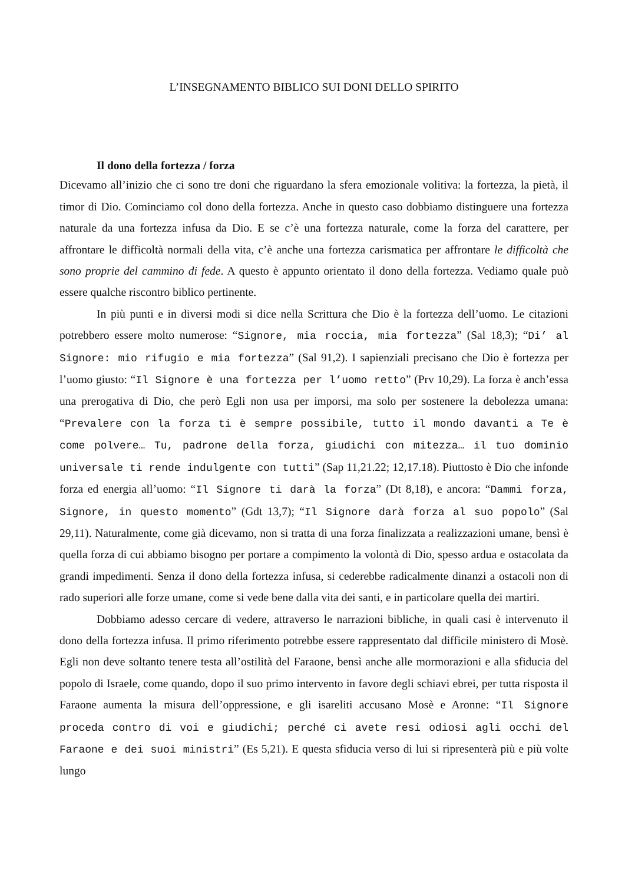L’INSEGNAMENTO BIBLICO SUI DONI DELLO SPIRITO
Il dono della fortezza / forza
Dicevamo all’inizio che ci sono tre doni che riguardano la sfera emozionale volitiva: la fortezza, la pietà, il timor di Dio. Cominciamo col dono della fortezza. Anche in questo caso dobbiamo distinguere una fortezza naturale da una fortezza infusa da Dio. E se c’è una fortezza naturale, come la forza del carattere, per affrontare le difficoltà normali della vita, c’è anche una fortezza carismatica per affrontare le difficoltà che sono proprie del cammino di fede. A questo è appunto orientato il dono della fortezza. Vediamo quale può essere qualche riscontro biblico pertinente.
In più punti e in diversi modi si dice nella Scrittura che Dio è la fortezza dell’uomo. Le citazioni potrebbero essere molto numerose: “Signore, mia roccia, mia fortezza” (Sal 18,3); “Di’ al Signore: mio rifugio e mia fortezza” (Sal 91,2). I sapienziali precisano che Dio è fortezza per l’uomo giusto: “Il Signore è una fortezza per l’uomo retto” (Prv 10,29). La forza è anch’essa una prerogativa di Dio, che però Egli non usa per imporsi, ma solo per sostenere la debolezza umana: “Prevalere con la forza ti è sempre possibile, tutto il mondo davanti a Te è come polvere… Tu, padrone della forza, giudichi con mitezza… il tuo dominio universale ti rende indulgente con tutti” (Sap 11,21.22; 12,17.18). Piuttosto è Dio che infonde forza ed energia all’uomo: “Il Signore ti darà la forza” (Dt 8,18), e ancora: “Dammi forza, Signore, in questo momento” (Gdt 13,7); “Il Signore darà forza al suo popolo” (Sal 29,11). Naturalmente, come già dicevamo, non si tratta di una forza finalizzata a realizzazioni umane, bensì è quella forza di cui abbiamo bisogno per portare a compimento la volontà di Dio, spesso ardua e ostacolata da grandi impedimenti. Senza il dono della fortezza infusa, si cederebbe radicalmente dinanzi a ostacoli non di rado superiori alle forze umane, come si vede bene dalla vita dei santi, e in particolare quella dei martiri.
Dobbiamo adesso cercare di vedere, attraverso le narrazioni bibliche, in quali casi è intervenuto il dono della fortezza infusa. Il primo riferimento potrebbe essere rappresentato dal difficile ministero di Mosè. Egli non deve soltanto tenere testa all’ostilità del Faraone, bensì anche alle mormorazioni e alla sfiducia del popolo di Israele, come quando, dopo il suo primo intervento in favore degli schiavi ebrei, per tutta risposta il Faraone aumenta la misura dell’oppressione, e gli isareliti accusano Mosè e Aronne: “Il Signore proceda contro di voi e giudichi; perché ci avete resi odiosi agli occhi del Faraone e dei suoi ministri” (Es 5,21). E questa sfiducia verso di lui si ripresenterà più e più volte lungo